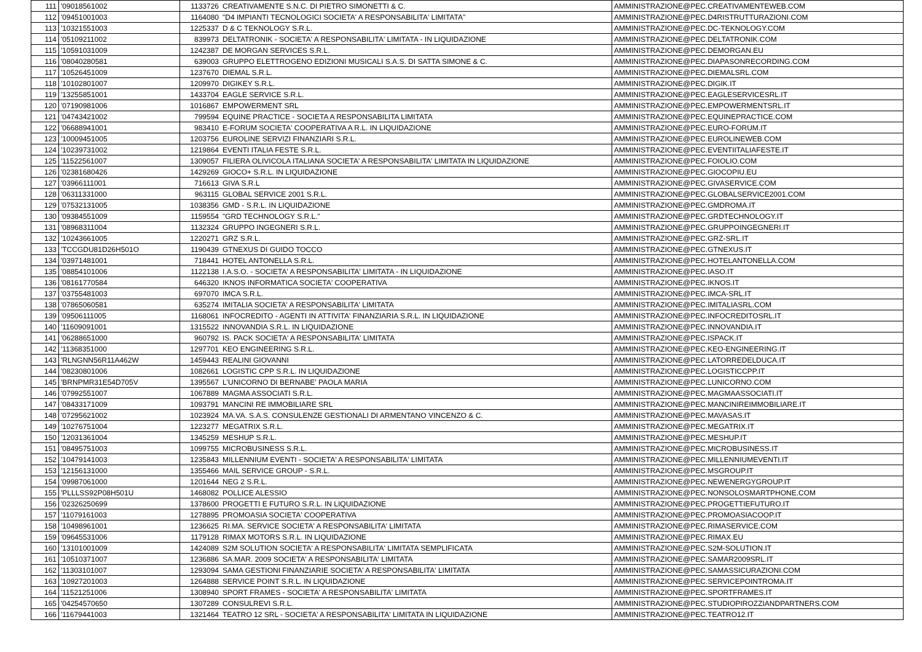| 111 | '09018561002 | 1133726 | CREATIVAMENTE S.N.C. DI PIETRO SIMONETTI & C. | AMMINISTRAZIONE@PEC.CREATIVAMENTEWEB.COM |
| 112 | '09451001003 | 1164080 | "D4 IMPIANTI TECNOLOGICI SOCIETA' A RESPONSABILITA' LIMITATA" | AMMINISTRAZIONE@PEC.D4RISTRUTTURAZIONI.COM |
| 113 | '10321551003 | 1225337 | D & C TEKNOLOGY S.R.L. | AMMINISTRAZIONE@PEC.DC-TEKNOLOGY.COM |
| 114 | '05109211002 | 839973 | DELTATRONIK - SOCIETA' A RESPONSABILITA' LIMITATA - IN LIQUIDAZIONE | AMMINISTRAZIONE@PEC.DELTATRONIK.COM |
| 115 | '10591031009 | 1242387 | DE MORGAN SERVICES S.R.L. | AMMINISTRAZIONE@PEC.DEMORGAN.EU |
| 116 | '08040280581 | 639003 | GRUPPO ELETTROGENO EDIZIONI MUSICALI S.A.S. DI SATTA SIMONE & C. | AMMINISTRAZIONE@PEC.DIAPASONRECORDING.COM |
| 117 | '10526451009 | 1237670 | DIEMAL S.R.L. | AMMINISTRAZIONE@PEC.DIEMALSRL.COM |
| 118 | '10102801007 | 1209970 | DIGIKEY S.R.L. | AMMINISTRAZIONE@PEC.DIGIK.IT |
| 119 | '13255851001 | 1433704 | EAGLE SERVICE S.R.L. | AMMINISTRAZIONE@PEC.EAGLESERVICESRL.IT |
| 120 | '07190981006 | 1016867 | EMPOWERMENT SRL | AMMINISTRAZIONE@PEC.EMPOWERMENTSRL.IT |
| 121 | '04743421002 | 799594 | EQUINE PRACTICE - SOCIETA A RESPONSABILITA LIMITATA | AMMINISTRAZIONE@PEC.EQUINEPRACTICE.COM |
| 122 | '06688941001 | 983410 | E-FORUM SOCIETA' COOPERATIVA A R.L. IN LIQUIDAZIONE | AMMINISTRAZIONE@PEC.EURO-FORUM.IT |
| 123 | '10009451005 | 1203756 | EUROLINE SERVIZI FINANZIARI S.R.L. | AMMINISTRAZIONE@PEC.EUROLINEWEB.COM |
| 124 | '10239731002 | 1219864 | EVENTI ITALIA FESTE S.R.L. | AMMINISTRAZIONE@PEC.EVENTIITALIAFESTE.IT |
| 125 | '11522561007 | 1309057 | FILIERA OLIVICOLA ITALIANA SOCIETA' A RESPONSABILITA' LIMITATA IN LIQUIDAZIONE | AMMINISTRAZIONE@PEC.FOIOLIO.COM |
| 126 | '02381680426 | 1429269 | GIOCO+ S.R.L. IN LIQUIDAZIONE | AMMINISTRAZIONE@PEC.GIOCOPIU.EU |
| 127 | '03966111001 | 716613 | GIVA S.R.L | AMMINISTRAZIONE@PEC.GIVASERVICE.COM |
| 128 | '06311331000 | 963115 | GLOBAL SERVICE 2001 S.R.L. | AMMINISTRAZIONE@PEC.GLOBALSERVICE2001.COM |
| 129 | '07532131005 | 1038356 | GMD - S.R.L. IN LIQUIDAZIONE | AMMINISTRAZIONE@PEC.GMDROMA.IT |
| 130 | '09384551009 | 1159554 | "GRD TECHNOLOGY S.R.L." | AMMINISTRAZIONE@PEC.GRDTECHNOLOGY.IT |
| 131 | '08968311004 | 1132324 | GRUPPO INGEGNERI S.R.L. | AMMINISTRAZIONE@PEC.GRUPPOINGEGNERI.IT |
| 132 | '10243661005 | 1220271 | GRZ S.R.L. | AMMINISTRAZIONE@PEC.GRZ-SRL.IT |
| 133 | 'TCCGDU81D26H501O | 1190439 | GTNEXUS DI GUIDO TOCCO | AMMINISTRAZIONE@PEC.GTNEXUS.IT |
| 134 | '03971481001 | 718441 | HOTEL ANTONELLA S.R.L. | AMMINISTRAZIONE@PEC.HOTELANTONELLA.COM |
| 135 | '08854101006 | 1122138 | I.A.S.O. - SOCIETA' A RESPONSABILITA' LIMITATA - IN LIQUIDAZIONE | AMMINISTRAZIONE@PEC.IASO.IT |
| 136 | '08161770584 | 646320 | IKNOS INFORMATICA SOCIETA' COOPERATIVA | AMMINISTRAZIONE@PEC.IKNOS.IT |
| 137 | '03755481003 | 697070 | IMCA S.R.L. | AMMINISTRAZIONE@PEC.IMCA-SRL.IT |
| 138 | '07865060581 | 635274 | IMITALIA SOCIETA' A RESPONSABILITA' LIMITATA | AMMINISTRAZIONE@PEC.IMITALIASRL.COM |
| 139 | '09506111005 | 1168061 | INFOCREDITO - AGENTI IN ATTIVITA' FINANZIARIA S.R.L. IN LIQUIDAZIONE | AMMINISTRAZIONE@PEC.INFOCREDITOSRL.IT |
| 140 | '11609091001 | 1315522 | INNOVANDIA S.R.L. IN LIQUIDAZIONE | AMMINISTRAZIONE@PEC.INNOVANDIA.IT |
| 141 | '06288651000 | 960792 | IS. PACK SOCIETA' A RESPONSABILITA' LIMITATA | AMMINISTRAZIONE@PEC.ISPACK.IT |
| 142 | '11368351000 | 1297701 | KEO ENGINEERING S.R.L. | AMMINISTRAZIONE@PEC.KEO-ENGINEERING.IT |
| 143 | 'RLNGNN56R11A462W | 1459443 | REALINI GIOVANNI | AMMINISTRAZIONE@PEC.LATORREDELDUCA.IT |
| 144 | '08230801006 | 1082661 | LOGISTIC CPP S.R.L. IN LIQUIDAZIONE | AMMINISTRAZIONE@PEC.LOGISTICCPP.IT |
| 145 | 'BRNPMR31E54D705V | 1395567 | L'UNICORNO DI BERNABE' PAOLA MARIA | AMMINISTRAZIONE@PEC.LUNICORNO.COM |
| 146 | '07992551007 | 1067889 | MAGMA ASSOCIATI S.R.L. | AMMINISTRAZIONE@PEC.MAGMAASSOCIATI.IT |
| 147 | '08433171009 | 1093791 | MANCINI RE IMMOBILIARE SRL | AMMINISTRAZIONE@PEC.MANCINIREIMMOBILIARE.IT |
| 148 | '07295621002 | 1023924 | MA.VA. S.A.S. CONSULENZE GESTIONALI DI ARMENTANO VINCENZO & C. | AMMINISTRAZIONE@PEC.MAVASAS.IT |
| 149 | '10276751004 | 1223277 | MEGATRIX S.R.L. | AMMINISTRAZIONE@PEC.MEGATRIX.IT |
| 150 | '12031361004 | 1345259 | MESHUP S.R.L. | AMMINISTRAZIONE@PEC.MESHUP.IT |
| 151 | '08495751003 | 1099755 | MICROBUSINESS S.R.L. | AMMINISTRAZIONE@PEC.MICROBUSINESS.IT |
| 152 | '10479141003 | 1235843 | MILLENNIUM EVENTI - SOCIETA' A RESPONSABILITA' LIMITATA | AMMINISTRAZIONE@PEC.MILLENNIUMEVENTI.IT |
| 153 | '12156131000 | 1355466 | MAIL SERVICE GROUP - S.R.L. | AMMINISTRAZIONE@PEC.MSGROUP.IT |
| 154 | '09987061000 | 1201644 | NEG 2 S.R.L. | AMMINISTRAZIONE@PEC.NEWENERGYGROUP.IT |
| 155 | 'PLLLSS92P08H501U | 1468082 | POLLICE ALESSIO | AMMINISTRAZIONE@PEC.NONSOLOSMARTPHONE.COM |
| 156 | '02326250699 | 1378600 | PROGETTI E FUTURO S.R.L. IN LIQUIDAZIONE | AMMINISTRAZIONE@PEC.PROGETTIEFUTURO.IT |
| 157 | '11079161003 | 1278895 | PROMOASIA SOCIETA' COOPERATIVA | AMMINISTRAZIONE@PEC.PROMOASIACOOP.IT |
| 158 | '10498961001 | 1236625 | RI.MA. SERVICE SOCIETA' A RESPONSABILITA' LIMITATA | AMMINISTRAZIONE@PEC.RIMASERVICE.COM |
| 159 | '09645531006 | 1179128 | RIMAX MOTORS S.R.L. IN LIQUIDAZIONE | AMMINISTRAZIONE@PEC.RIMAX.EU |
| 160 | '13101001009 | 1424089 | S2M SOLUTION SOCIETA' A RESPONSABILITA' LIMITATA SEMPLIFICATA | AMMINISTRAZIONE@PEC.S2M-SOLUTION.IT |
| 161 | '10510371007 | 1236886 | SA.MAR. 2009 SOCIETA' A RESPONSABILITA' LIMITATA | AMMINISTRAZIONE@PEC.SAMAR2009SRL.IT |
| 162 | '11303101007 | 1293094 | SAMA GESTIONI FINANZIARIE SOCIETA' A RESPONSABILITA' LIMITATA | AMMINISTRAZIONE@PEC.SAMASSICURAZIONI.COM |
| 163 | '10927201003 | 1264888 | SERVICE POINT S.R.L. IN LIQUIDAZIONE | AMMINISTRAZIONE@PEC.SERVICEPOINTROMA.IT |
| 164 | '11521251006 | 1308940 | SPORT FRAMES - SOCIETA' A RESPONSABILITA' LIMITATA | AMMINISTRAZIONE@PEC.SPORTFRAMES.IT |
| 165 | '04254570650 | 1307289 | CONSULREVI S.R.L. | AMMINISTRAZIONE@PEC.STUDIOPIROZZIANDPARTNERS.COM |
| 166 | '11679441003 | 1321464 | TEATRO 12 SRL - SOCIETA' A RESPONSABILITA' LIMITATA IN LIQUIDAZIONE | AMMINISTRAZIONE@PEC.TEATRO12.IT |